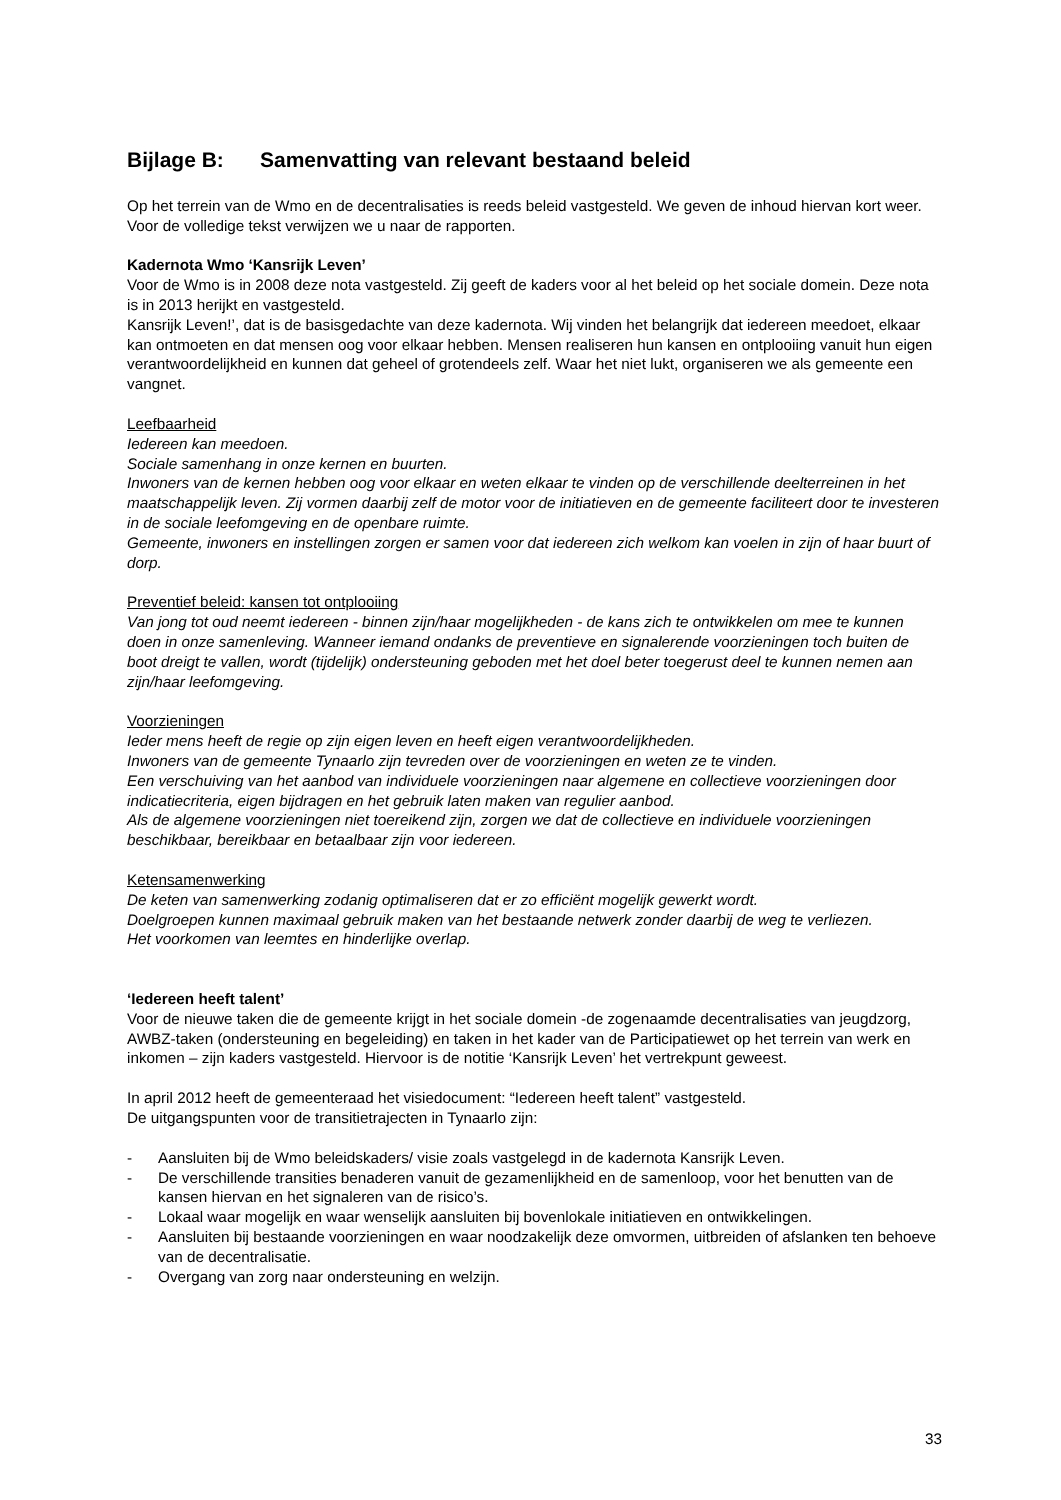Bijlage B: Samenvatting van relevant bestaand beleid
Op het terrein van de Wmo en de decentralisaties is reeds beleid vastgesteld. We geven de inhoud hiervan kort weer. Voor de volledige tekst verwijzen we u naar de rapporten.
Kadernota Wmo ‘Kansrijk Leven’
Voor de Wmo is in 2008 deze nota vastgesteld. Zij geeft de kaders voor al het beleid op het sociale domein. Deze nota is in 2013 herijkt en vastgesteld.
Kansrijk Leven!’, dat is de basisgedachte van deze kadernota. Wij vinden het belangrijk dat iedereen meedoet, elkaar kan ontmoeten en dat mensen oog voor elkaar hebben. Mensen realiseren hun kansen en ontplooiing vanuit hun eigen verantwoordelijkheid en kunnen dat geheel of grotendeels zelf. Waar het niet lukt, organiseren we als gemeente een vangnet.
Leefbaarheid
Iedereen kan meedoen.
Sociale samenhang in onze kernen en buurten.
Inwoners van de kernen hebben oog voor elkaar en weten elkaar te vinden op de verschillende deelterreinen in het maatschappelijk leven. Zij vormen daarbij zelf de motor voor de initiatieven en de gemeente faciliteert door te investeren in de sociale leefomgeving en de openbare ruimte.
Gemeente, inwoners en instellingen zorgen er samen voor dat iedereen zich welkom kan voelen in zijn of haar buurt of dorp.
Preventief beleid: kansen tot ontplooiing
Van jong tot oud neemt iedereen - binnen zijn/haar mogelijkheden - de kans zich te ontwikkelen om mee te kunnen doen in onze samenleving. Wanneer iemand ondanks de preventieve en signalerende voorzieningen toch buiten de boot dreigt te vallen, wordt (tijdelijk) ondersteuning geboden met het doel beter toegerust deel te kunnen nemen aan zijn/haar leefomgeving.
Voorzieningen
Ieder mens heeft de regie op zijn eigen leven en heeft eigen verantwoordelijkheden.
Inwoners van de gemeente Tynaarlo zijn tevreden over de voorzieningen en weten ze te vinden.
Een verschuiving van het aanbod van individuele voorzieningen naar algemene en collectieve voorzieningen door indicatiecriteria, eigen bijdragen en het gebruik laten maken van regulier aanbod.
Als de algemene voorzieningen niet toereikend zijn, zorgen we dat de collectieve en individuele voorzieningen beschikbaar, bereikbaar en betaalbaar zijn voor iedereen.
Ketensamenwerking
De keten van samenwerking zodanig optimaliseren dat er zo efficiënt mogelijk gewerkt wordt.
Doelgroepen kunnen maximaal gebruik maken van het bestaande netwerk zonder daarbij de weg te verliezen.
Het voorkomen van leemtes en hinderlijke overlap.
‘Iedereen heeft talent’
Voor de nieuwe taken die de gemeente krijgt in het sociale domein -de zogenaamde decentralisaties van jeugdzorg, AWBZ-taken (ondersteuning en begeleiding) en taken in het kader van de Participatiewet op het terrein van werk en inkomen – zijn kaders vastgesteld. Hiervoor is de notitie ‘Kansrijk Leven’ het vertrekpunt geweest.
In april 2012 heeft de gemeenteraad het visiedocument: “Iedereen heeft talent” vastgesteld.
De uitgangspunten voor de transitietrajecten in Tynaarlo zijn:
- Aansluiten bij de Wmo beleidskaders/ visie zoals vastgelegd in de kadernota Kansrijk Leven.
- De verschillende transities benaderen vanuit de gezamenlijkheid en de samenloop, voor het benutten van de kansen hiervan en het signaleren van de risico’s.
- Lokaal waar mogelijk en waar wenselijk aansluiten bij bovenlokale initiatieven en ontwikkelingen.
- Aansluiten bij bestaande voorzieningen en waar noodzakelijk deze omvormen, uitbreiden of afslanken ten behoeve van de decentralisatie.
- Overgang van zorg naar ondersteuning en welzijn.
33